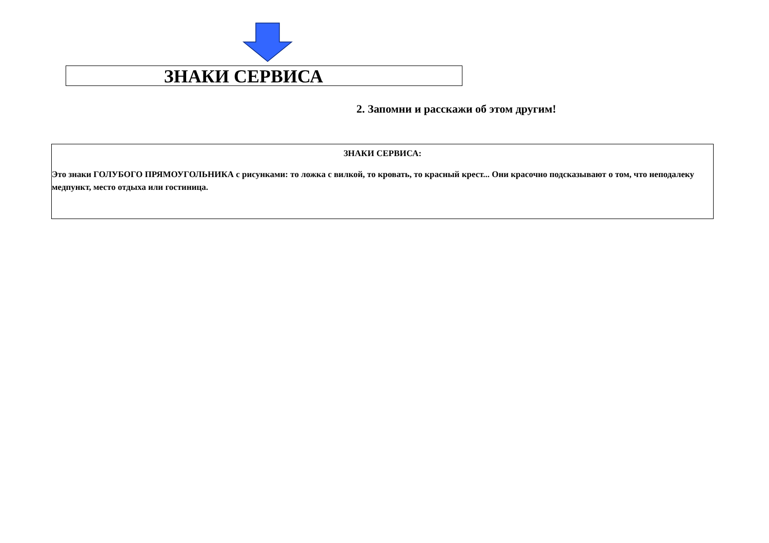ЗНАКИ СЕРВИСА
2. Запомни и расскажи об этом другим!
ЗНАКИ СЕРВИСА:
Это знаки ГОЛУБОГО ПРЯМОУГОЛЬНИКА с рисунками: то ложка с вилкой, то кровать, то красный крест... Они красочно подсказывают о том, что неподалеку медпункт, место отдыха или гостиница.